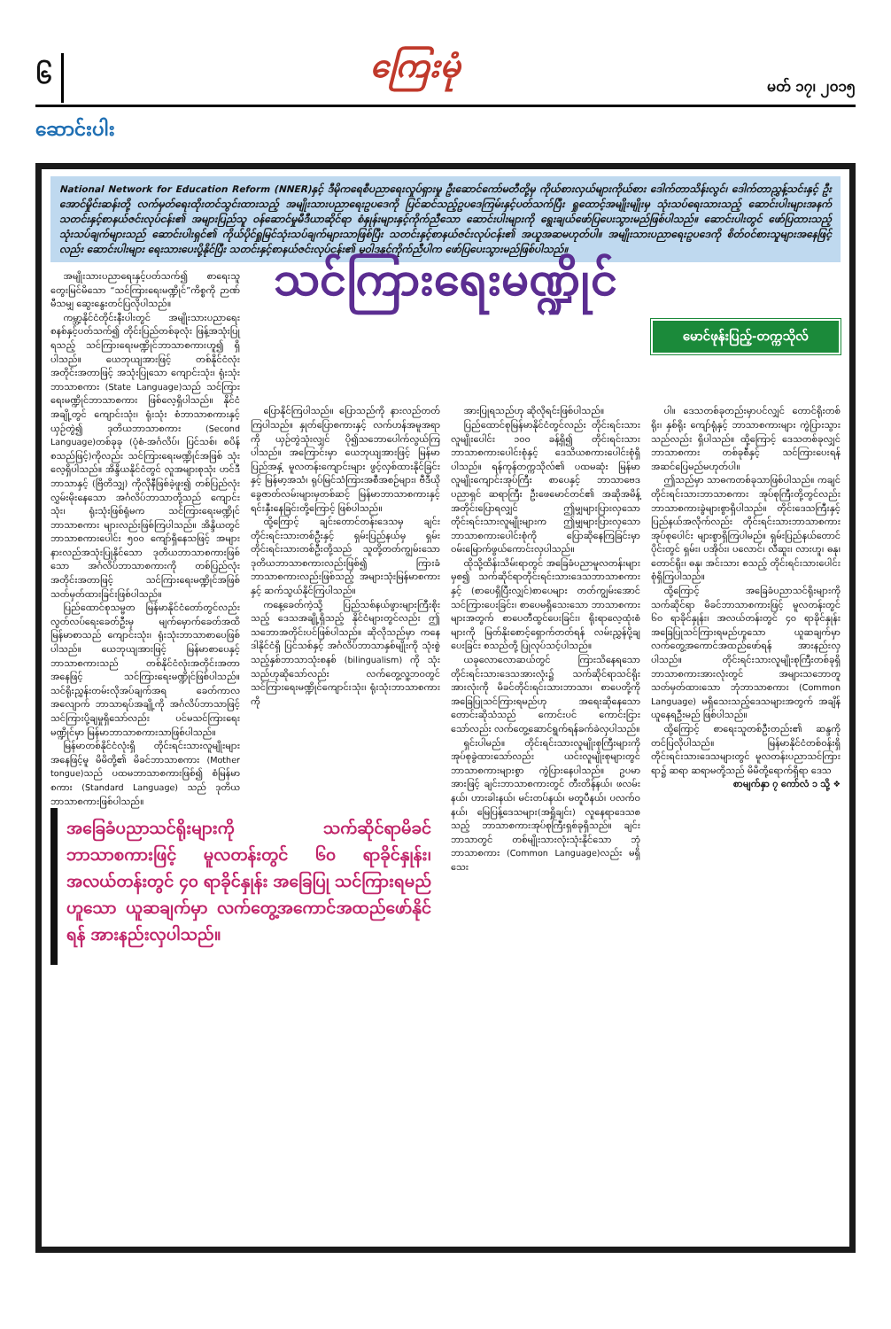၆ ကြေးမုံ မတ် ၁၇၊ ၂၀၁၅
ဆောင်းပါး
National Network for Education Reform (NNER)နှင့် ဒီမိုကရေစီပညာရေးလှုပ်ရှားမှု ဦးဆောင်ကော်မတီတို့မှ ကိုယ်စားလှယ်များကိုယ်စား ဒေါက်တာသိန်းလွင်၊ ဒေါက်တာညွှန့်သင်းနှင့် ဦးအောင်မှိုင်းဆန်းတို့ လက်မှတ်ရေးထိုးတင်သွင်းထားသည့် အမျိုးသားပညာရေးဥပဒေကို ပြင်ဆင်သည့်ဥပဒေကြမ်းနှင့်ပတ်သက်ပြီး ရှုထောင့်အမျိုးမျိုးမှ သုံးသပ်ရေးသားသည့် ဆောင်းပါးများအနက် သတင်းနှင့်စာနယ်ဇင်းလုပ်ငန်း၏ အများပြည်သူ ဝန်ဆောင်မှုမီဒီယာဆိုင်ရာ စံနှုန်းများနှင့်ကိုက်ညီသော ဆောင်းပါးများကို ရွေးချယ်ဖော်ပြပေးသွားမည်ဖြစ်ပါသည်။ ဆောင်းပါးတွင် ဖော်ပြထားသည့် သုံးသပ်ချက်များသည် ဆောင်းပါးရှင်၏ ကိုယ်ပိုင်ရှုမြင်သုံးသပ်ချက်များသာဖြစ်ပြီး သတင်းနှင့်စာနယ်ဇင်းလုပ်ငန်း၏ အယူအဆမဟုတ်ပါ။ အမျိုးသားပညာရေးဥပဒေကို စိတ်ဝင်စားသူများအနေဖြင့်လည်း ဆောင်းပါးများ ရေးသားပေးပို့နိုင်ပြီး သတင်းနှင့်စာနယ်ဇင်းလုပ်ငန်း၏ မူဝါဒနှင့်ကိုက်ညီပါက ဖော်ပြပေးသွားမည်ဖြစ်ပါသည်။
အမျိုးသားပညာရေးနှင့်ပတ်သက်၍ စာရေးသူတွေးမြင်မိသော “သင်ကြားရေးမဏ္ဍိုင်”ကိစ္စကို ဉာဏ်မီသမျှ ဆွေးနွေးတင်ပြလိုပါသည်။
ကမ္ဘာ့နိုင်ငံတိုင်းနီးပါးတွင် အမျိုးသားပညာရေးစနစ်နှင့်ပတ်သက်၍ တိုင်းပြည်တစ်ခုလုံး ဖြန့်အသုံးပြုရသည့် သင်ကြားရေးမဏ္ဍိုင်ဘာသာစကားဟူ၍ ရှိပါသည်။ ယေဘုယျအားဖြင့် တစ်နိုင်ငံလုံးအတိုင်းအတာဖြင့် အသုံးပြုသော ကျောင်းသုံး၊ ရုံးသုံး ဘာသာစကား (State Language)သည် သင်ကြားရေးမဏ္ဍိုင်ဘာသာစကား ဖြစ်လေ့ရှိပါသည်။ နိုင်ငံအချို့တွင် ကျောင်းသုံး၊ ရုံးသုံး စံဘာသာစကားနှင့်ယှဉ်တွဲ၍ ဒုတိယဘာသာစကား (Second Language)တစ်ခုခု (ပုံစံ-အင်္ဂလိပ်၊ ပြင်သစ်၊ စပိန် စသည်ဖြင့်)ကိုလည်း သင်ကြားရေးမဏ္ဍိုင်အဖြစ် သုံးလေ့ရှိပါသည်။ အိန္ဒိယနိုင်ငံတွင် လူအများစုသုံး ဟင်ဒီဘာသာနှင့် (ဗြိတိသျှ) ကိုလိုနီဖြစ်ခဲ့ဖူး၍ တစ်ပြည်လုံးလွှမ်းမိုးနေသော အင်္ဂလိပ်ဘာသာတို့သည် ကျောင်းသုံး၊ ရုံးသုံးဖြစ်ရုံမက သင်ကြားရေးမဏ္ဍိုင်ဘာသာစကား များလည်းဖြစ်ကြပါသည်။ အိန္ဒိယတွင် ဘာသာစကားပေါင်း ၅၀၀ ကျော်ရှိနေသဖြင့် အများနားလည်အသုံးပြုနိုင်သော ဒုတိယဘာသာစကားဖြစ်သော အင်္ဂလိပ်ဘာသာစကားကို တစ်ပြည်လုံးအတိုင်းအတာဖြင့် သင်ကြားရေးမဏ္ဍိုင်အဖြစ် သတ်မှတ်ထားခြင်းဖြစ်ပါသည်။
ပြည်ထောင်စုသမ္မတ မြန်မာနိုင်ငံတော်တွင်လည်း လွတ်လပ်ရေးခေတ်ဦးမှ မျက်မှောက်ခေတ်အထိ မြန်မာစာသည် ကျောင်းသုံး၊ ရုံးသုံးဘာသာစာပေဖြစ်ပါသည်။ ယေဘုယျအားဖြင့် မြန်မာစာပေနှင့် ဘာသာစကားသည် တစ်နိုင်ငံလုံးအတိုင်းအတာအနေဖြင့် သင်ကြားရေးမဏ္ဍိုင်ဖြစ်ပါသည်။ သင်ရိုးညွှန်းတမ်းလိုအပ်ချက်အရ ခေတ်ကာလအလျောက် ဘာသာရပ်အချို့ကို အင်္ဂလိပ်ဘာသာဖြင့် သင်ကြားပို့ချမှုရှိသော်လည်း ပင်မသင်ကြားရေးမဏ္ဍိုင်မှာ မြန်မာဘာသာစကားသာဖြစ်ပါသည်။
မြန်မာတစ်နိုင်ငံလုံးရှိ တိုင်းရင်းသားလူမျိုးများအနေဖြင့်မူ မိမိတို့၏ မိခင်ဘာသာစကား (Mother tongue)သည် ပထမဘာသာစကားဖြစ်၍ စံမြန်မာစကား (Standard Language) သည် ဒုတိယဘာသာစကားဖြစ်ပါသည်။
သင်ကြားရေးမဏ္ဍိုင်
မောင်ဖုန်းပြည့်-တက္ကသိုလ်
ပြောနိုင်ကြပါသည်။ ပြောသည်ကို နားလည်တတ်ကြပါသည်။ နှုတ်ပြောစကားနှင့် လက်ဟန်အမူအရာကို ယှဉ်တွဲသုံးလျှင် ပို၍သဘောပေါက်လွယ်ကြပါသည်။ အကြောင်းမှာ ယေဘုယျအားဖြင့် မြန်မာပြည်အနှံ့ မူလတန်းကျောင်းများ ဖွင့်လှစ်ထားနိုင်ခြင်းနှင့် မြန်မာ့အသံ၊ ရုပ်မြင်သံကြားအစီအစဉ်များ၊ ဗီဒီယိုခွေဇာတ်လမ်းများမှတစ်ဆင့် မြန်မာဘာသာစကားနှင့် ရင်းနှီးနေခြင်းတို့ကြောင့် ဖြစ်ပါသည်။
ထို့ကြောင့် ချင်းတောင်တန်းဒေသမှ ချင်းတိုင်းရင်းသားတစ်ဦးနှင့် ရှမ်းပြည်နယ်မှ ရှမ်းတိုင်းရင်းသားတစ်ဦးတို့သည် သူတို့တတ်ကျွမ်းသော ဒုတိယဘာသာစကားလည်းဖြစ်၍ ကြားခံဘာသာစကားလည်းဖြစ်သည့် အများသုံးမြန်မာစကားနှင့် ဆက်သွယ်နိုင်ကြပါသည်။
ကနေ့ခေတ်ကဲ့သို့ ပြည်သစ်နယ်ဖွားများကြီးစိုးသည့် ဒေသအချို့ရှိသည့် နိုင်ငံများတွင်လည်း ဤသဘောအတိုင်းပင်ဖြစ်ပါသည်။ ဆိုလိုသည်မှာ ကနေဒါနိုင်ငံရှိ ပြင်သစ်နှင့် အင်္ဂလိပ်ဘာသာနှစ်မျိုးကို သုံးစွဲသည့်နှစ်ဘာသာသုံးစနစ် (bilingualism) ကို သုံးသည်ဟုဆိုသော်လည်း လက်တွေ့လူ့ဘဝတွင် သင်ကြားရေးမဏ္ဍိုင်ကျောင်းသုံး၊ ရုံးသုံးဘာသာစကားကို
အားပြုရသည်ဟု ဆိုလိုရင်းဖြစ်ပါသည်။
ပြည်ထောင်စုမြန်မာနိုင်ငံတွင်လည်း တိုင်းရင်းသားလူမျိုးပေါင်း ၁၀၀ ခန့်ရှိ၍ တိုင်းရင်းသားဘာသာစကားပေါင်းစုံနှင့် ဒေသိယစကားပေါင်းစုံရှိပါသည်။ ရန်ကုန်တက္ကသိုလ်၏ ပထမဆုံး မြန်မာလူမျိုးကျောင်းအုပ်ကြီး စာပေနှင့် ဘာသာဗေဒပညာရှင် ဆရာကြီး ဦးဖေမောင်တင်၏ အဆိုအမိန့်အတိုင်းပြောရလျှင် ဤမျှများပြားလှသော တိုင်းရင်းသားလူမျိုးများက ဤမျှများပြားလှသော ဘာသာစကားပေါင်းစုံကို ပြောဆိုနေကြခြင်းမှာ ဝမ်းမြောက်ဖွယ်ကောင်းလှပါသည်။
ထိုသို့ထိန်းသိမ်းရာတွင် အခြေခံပညာမူလတန်းများမှစ၍ သက်ဆိုင်ရာတိုင်းရင်းသားဒေသဘာသာစကားနှင့် (စာပေရှိပြီးလျှင်)စာပေများ တတ်ကျွမ်းအောင်သင်ကြားပေးခြင်း၊ စာပေမရှိသေးသော ဘာသာစကားများအတွက် စာပေတီထွင်ပေးခြင်း၊ ရိုးရာလေ့ထုံးစံများကို မြတ်နိုးစောင့်ရှောက်တတ်ရန် လမ်းညွှန်ပို့ချပေးခြင်း စသည်တို့ ပြုလုပ်သင့်ပါသည်။
ယခုလောလောဆယ်တွင် ကြားသိနေရသော တိုင်းရင်းသားဒေသအားလုံး၌ သက်ဆိုင်ရာသင်ရိုးအားလုံးကို မိခင်တိုင်းရင်းသားဘာသာ၊ စာပေတို့ကို အခြေပြုသင်ကြားရမည်ဟု အရေးဆိုနေသော တောင်းဆိုသံသည် ကောင်းပင် ကောင်းငြားသော်လည်း လက်တွေ့ဆောင်ရွက်ရန်ခက်ခဲလှပါသည်။
ရှင်းပါမည်။ တိုင်းရင်းသားလူမျိုးစုကြီးများကို အုပ်စုခွဲထားသော်လည်း ယင်းလူမျိုးစုများတွင် ဘာသာစကားများစွာ ကွဲပြားနေပါသည်။ ဥပမာအားဖြင့် ချင်းဘာသာစကားတွင် တီးတိန်နယ်၊ ဖလမ်းနယ်၊ ဟားခါးနယ်၊ မင်းတပ်နယ်၊ မတူပီနယ်၊ ပလက်ဝနယ်၊ မြေပြန့်ဒေသများ(အရှိုချင်း) လူနေရာဒေသစသည့် ဘာသာစကားအုပ်စုကြီးရှစ်ခုရှိသည်။ ချင်းဘာသာတွင် တစ်မျိုးသားလုံးသုံးနိုင်သော ဘုံဘာသာစကား (Common Language)လည်း မရှိသေး
ပါ။ ဒေသတစ်ခုတည်းမှာပင်လျှင် တောင်ရိုးတစ်ရိုး၊ နှစ်ရိုး ကျော်ရုံနှင့် ဘာသာစကားများ ကွဲပြားသွားသည်လည်း ရှိပါသည်။ ထို့ကြောင့် ဒေသတစ်ခုလျှင် ဘာသာစကား တစ်ခုစီနှင့် သင်ကြားပေးရန် အဆင်ပြေမည်မဟုတ်ပါ။
ဤသည်မှာ သာဓကတစ်ခုသာဖြစ်ပါသည်။ ကချင်တိုင်းရင်းသားဘာသာစကား အုပ်စုကြီးတို့တွင်လည်း ဘာသာစကားခွဲများစွာရှိပါသည်။ တိုင်းဒေသကြီးနှင့် ပြည်နယ်အလိုက်လည်း တိုင်းရင်းသားဘာသာစကားအုပ်စုပေါင်း များစွာရှိကြပါမည်။ ရှမ်းပြည်နယ်တောင်ပိုင်းတွင် ရှမ်း၊ ပအိုဝ်း၊ ပလောင်၊ လီဆူး၊ လားဟူ၊ ဓနု၊ တောင်ရိုး၊ ဓနု၊ အင်းသား စသည့် တိုင်းရင်းသားပေါင်းစုံရှိကြပါသည်။
ထို့ကြောင့် အခြေခံပညာသင်ရိုးများကို သက်ဆိုင်ရာ မိခင်ဘာသာစကားဖြင့် မူလတန်းတွင် ၆၀ ရာခိုင်နှုန်း၊ အလယ်တန်းတွင် ၄၀ ရာခိုင်နှုန်း အခြေပြုသင်ကြားရမည်ဟူသော ယူဆချက်မှာ လက်တွေ့အကောင်အထည်ဖော်ရန် အားနည်းလှပါသည်။ တိုင်းရင်းသားလူမျိုးစုကြီးတစ်ခုရှိ ဘာသာစကားအားလုံးတွင် အများသဘောတူသတ်မှတ်ထားသော ဘုံဘာသာစကား (Common Language) မရှိသေးသည့်ဒေသများအတွက် အချိန်ယူနေရဦးမည် ဖြစ်ပါသည်။
ထို့ကြောင့် စာရေးသူတစ်ဦးတည်း၏ ဆန္ဒကို တင်ပြလိုပါသည်။ မြန်မာနိုင်ငံတစ်ဝန်းရှိ တိုင်းရင်းသားဒေသများတွင် မူလတန်းပညာသင်ကြားရာ၌ ဆရာ ဆရာမတို့သည် မိမိတို့ရောက်ရှိရာ ဒေသ
စာမျက်နှာ ၇ ကော်လံ ၁ သို့ ❖
အခြေခံပညာသင်ရိုးများကို သက်ဆိုင်ရာမိခင်ဘာသာစကားဖြင့် မူလတန်းတွင် ၆၀ ရာခိုင်နှုန်း၊ အလယ်တန်းတွင် ၄၀ ရာခိုင်နှုန်း အခြေပြု သင်ကြားရမည်ဟူသော ယူဆချက်မှာ လက်တွေ့အကောင်အထည်ဖော်နိုင်ရန် အားနည်းလှပါသည်။